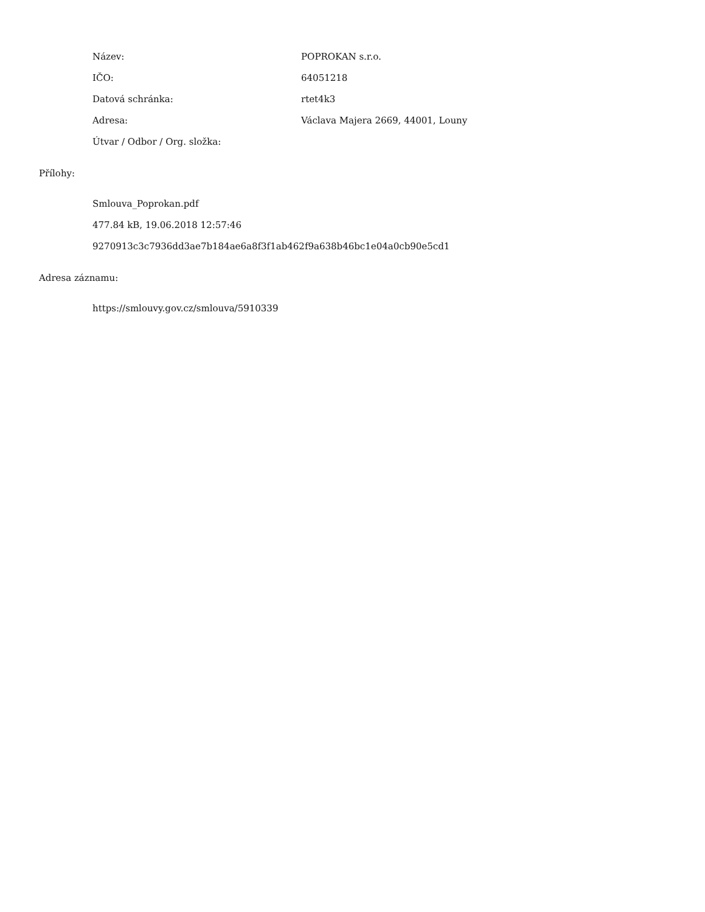Název: POPROKAN s.r.o.
IČO: 64051218
Datová schránka: rtet4k3
Adresa: Václava Majera 2669, 44001, Louny
Útvar / Odbor / Org. složka:
Přílohy:
Smlouva_Poprokan.pdf
477.84 kB, 19.06.2018 12:57:46
9270913c3c7936dd3ae7b184ae6a8f3f1ab462f9a638b46bc1e04a0cb90e5cd1
Adresa záznamu:
https://smlouvy.gov.cz/smlouva/5910339